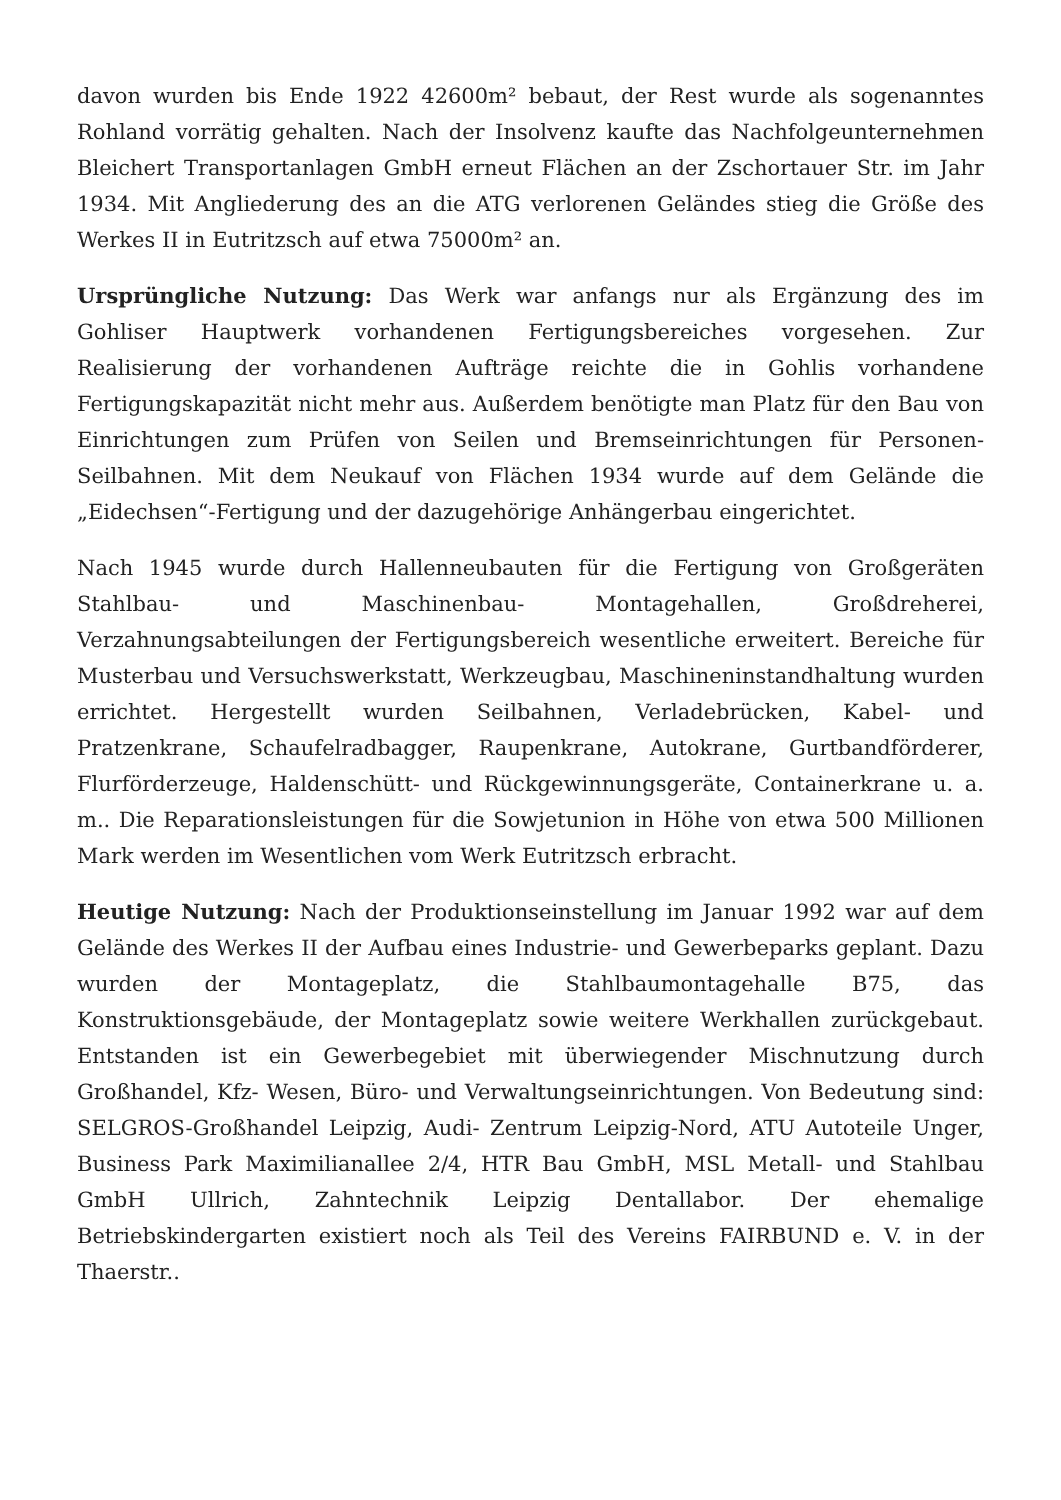davon wurden bis Ende 1922 42600m² bebaut, der Rest wurde als sogenanntes Rohland vorrätig gehalten. Nach der Insolvenz kaufte das Nachfolgeunternehmen Bleichert Transportanlagen GmbH erneut Flächen an der Zschortauer Str. im Jahr 1934. Mit Angliederung des an die ATG verlorenen Geländes stieg die Größe des Werkes II in Eutritzsch auf etwa 75000m² an.
Ursprüngliche Nutzung: Das Werk war anfangs nur als Ergänzung des im Gohliser Hauptwerk vorhandenen Fertigungsbereiches vorgesehen. Zur Realisierung der vorhandenen Aufträge reichte die in Gohlis vorhandene Fertigungskapazität nicht mehr aus. Außerdem benötigte man Platz für den Bau von Einrichtungen zum Prüfen von Seilen und Bremseinrichtungen für Personen-Seilbahnen. Mit dem Neukauf von Flächen 1934 wurde auf dem Gelände die „Eidechsen“-Fertigung und der dazugehörige Anhängerbau eingerichtet.
Nach 1945 wurde durch Hallenneubauten für die Fertigung von Großgeräten Stahlbau- und Maschinenbau- Montagehallen, Großdreherei, Verzahnungsabteilungen der Fertigungsbereich wesentliche erweitert. Bereiche für Musterbau und Versuchswerkstatt, Werkzeugbau, Maschineninstandhaltung wurden errichtet. Hergestellt wurden Seilbahnen, Verladebrücken, Kabel- und Pratzenkrane, Schaufelradbagger, Raupenkrane, Autokrane, Gurtbandförderer, Flurförderzeuge, Haldenschütt- und Rückgewinnungsgeräte, Containerkrane u. a. m.. Die Reparationsleistungen für die Sowjetunion in Höhe von etwa 500 Millionen Mark werden im Wesentlichen vom Werk Eutritzsch erbracht.
Heutige Nutzung: Nach der Produktionseinstellung im Januar 1992 war auf dem Gelände des Werkes II der Aufbau eines Industrie- und Gewerbeparks geplant. Dazu wurden der Montageplatz, die Stahlbaumontagehalle B75, das Konstruktionsgebäude, der Montageplatz sowie weitere Werkhallen zurückgebaut. Entstanden ist ein Gewerbegebiet mit überwiegender Mischnutzung durch Großhandel, Kfz- Wesen, Büro- und Verwaltungseinrichtungen. Von Bedeutung sind: SELGROS-Großhandel Leipzig, Audi- Zentrum Leipzig-Nord, ATU Autoteile Unger, Business Park Maximilianallee 2/4, HTR Bau GmbH, MSL Metall- und Stahlbau GmbH Ullrich, Zahntechnik Leipzig Dentallabor. Der ehemalige Betriebskindergarten existiert noch als Teil des Vereins FAIRBUND e. V. in der Thaerstr..